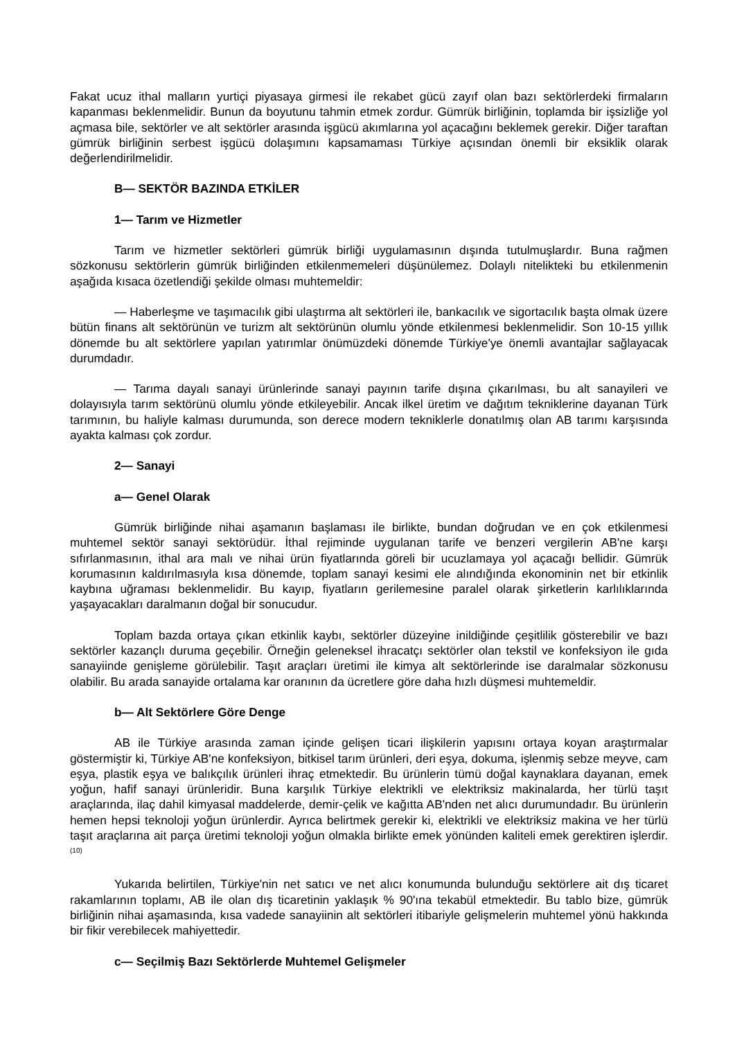Fakat ucuz ithal malların yurtiçi piyasaya girmesi ile rekabet gücü zayıf olan bazı sektörlerdeki firmaların kapanması beklenmelidir. Bunun da boyutunu tahmin etmek zordur. Gümrük birliğinin, toplamda bir işsizliğe yol açmasa bile, sektörler ve alt sektörler arasında işgücü akımlarına yol açacağını beklemek gerekir. Diğer taraftan gümrük birliğinin serbest işgücü dolaşımını kapsamaması Türkiye açısından önemli bir eksiklik olarak değerlendirilmelidir.
B— SEKTÖR BAZINDA ETKİLER
1— Tarım ve Hizmetler
Tarım ve hizmetler sektörleri gümrük birliği uygulamasının dışında tutulmuşlardır. Buna rağmen sözkonusu sektörlerin gümrük birliğinden etkilenmemeleri düşünülemez. Dolaylı nitelikteki bu etkilenmenin aşağıda kısaca özetlendiği şekilde olması muhtemeldir:
— Haberleşme ve taşımacılık gibi ulaştırma alt sektörleri ile, bankacılık ve sigortacılık başta olmak üzere bütün finans alt sektörünün ve turizm alt sektörünün olumlu yönde etkilenmesi beklenmelidir. Son 10-15 yıllık dönemde bu alt sektörlere yapılan yatırımlar önümüzdeki dönemde Türkiye'ye önemli avantajlar sağlayacak durumdadır.
— Tarıma dayalı sanayi ürünlerinde sanayi payının tarife dışına çıkarılması, bu alt sanayileri ve dolayısıyla tarım sektörünü olumlu yönde etkileyebilir. Ancak ilkel üretim ve dağıtım tekniklerine dayanan Türk tarımının, bu haliyle kalması durumunda, son derece modern tekniklerle donatılmış olan AB tarımı karşısında ayakta kalması çok zordur.
2— Sanayi
a— Genel Olarak
Gümrük birliğinde nihai aşamanın başlaması ile birlikte, bundan doğrudan ve en çok etkilenmesi muhtemel sektör sanayi sektörüdür. İthal rejiminde uygulanan tarife ve benzeri vergilerin AB'ne karşı sıfırlanmasının, ithal ara malı ve nihai ürün fiyatlarında göreli bir ucuzlamaya yol açacağı bellidir. Gümrük korumasının kaldırılmasıyla kısa dönemde, toplam sanayi kesimi ele alındığında ekonominin net bir etkinlik kaybına uğraması beklenmelidir. Bu kayıp, fiyatların gerilemesine paralel olarak şirketlerin karlılıklarında yaşayacakları daralmanın doğal bir sonucudur.
Toplam bazda ortaya çıkan etkinlik kaybı, sektörler düzeyine inildiğinde çeşitlilik gösterebilir ve bazı sektörler kazançlı duruma geçebilir. Örneğin geleneksel ihracatçı sektörler olan tekstil ve konfeksiyon ile gıda sanayiinde genişleme görülebilir. Taşıt araçları üretimi ile kimya alt sektörlerinde ise daralmalar sözkonusu olabilir. Bu arada sanayide ortalama kar oranının da ücretlere göre daha hızlı düşmesi muhtemeldir.
b— Alt Sektörlere Göre Denge
AB ile Türkiye arasında zaman içinde gelişen ticari ilişkilerin yapısını ortaya koyan araştırmalar göstermiştir ki, Türkiye AB'ne konfeksiyon, bitkisel tarım ürünleri, deri eşya, dokuma, işlenmiş sebze meyve, cam eşya, plastik eşya ve balıkçılık ürünleri ihraç etmektedir. Bu ürünlerin tümü doğal kaynaklara dayanan, emek yoğun, hafif sanayi ürünleridir. Buna karşılık Türkiye elektrikli ve elektriksiz makinalarda, her türlü taşıt araçlarında, ilaç dahil kimyasal maddelerde, demir-çelik ve kağıtta AB'nden net alıcı durumundadır. Bu ürünlerin hemen hepsi teknoloji yoğun ürünlerdir. Ayrıca belirtmek gerekir ki, elektrikli ve elektriksiz makina ve her türlü taşıt araçlarına ait parça üretimi teknoloji yoğun olmakla birlikte emek yönünden kaliteli emek gerektiren işlerdir.<sup>(10)</sup>
Yukarıda belirtilen, Türkiye'nin net satıcı ve net alıcı konumunda bulunduğu sektörlere ait dış ticaret rakamlarının toplamı, AB ile olan dış ticaretinin yaklaşık % 90'ına tekabül etmektedir. Bu tablo bize, gümrük birliğinin nihai aşamasında, kısa vadede sanayiinin alt sektörleri itibariyle gelişmelerin muhtemel yönü hakkında bir fikir verebilecek mahiyettedir.
c— Seçilmiş Bazı Sektörlerde Muhtemel Gelişmeler